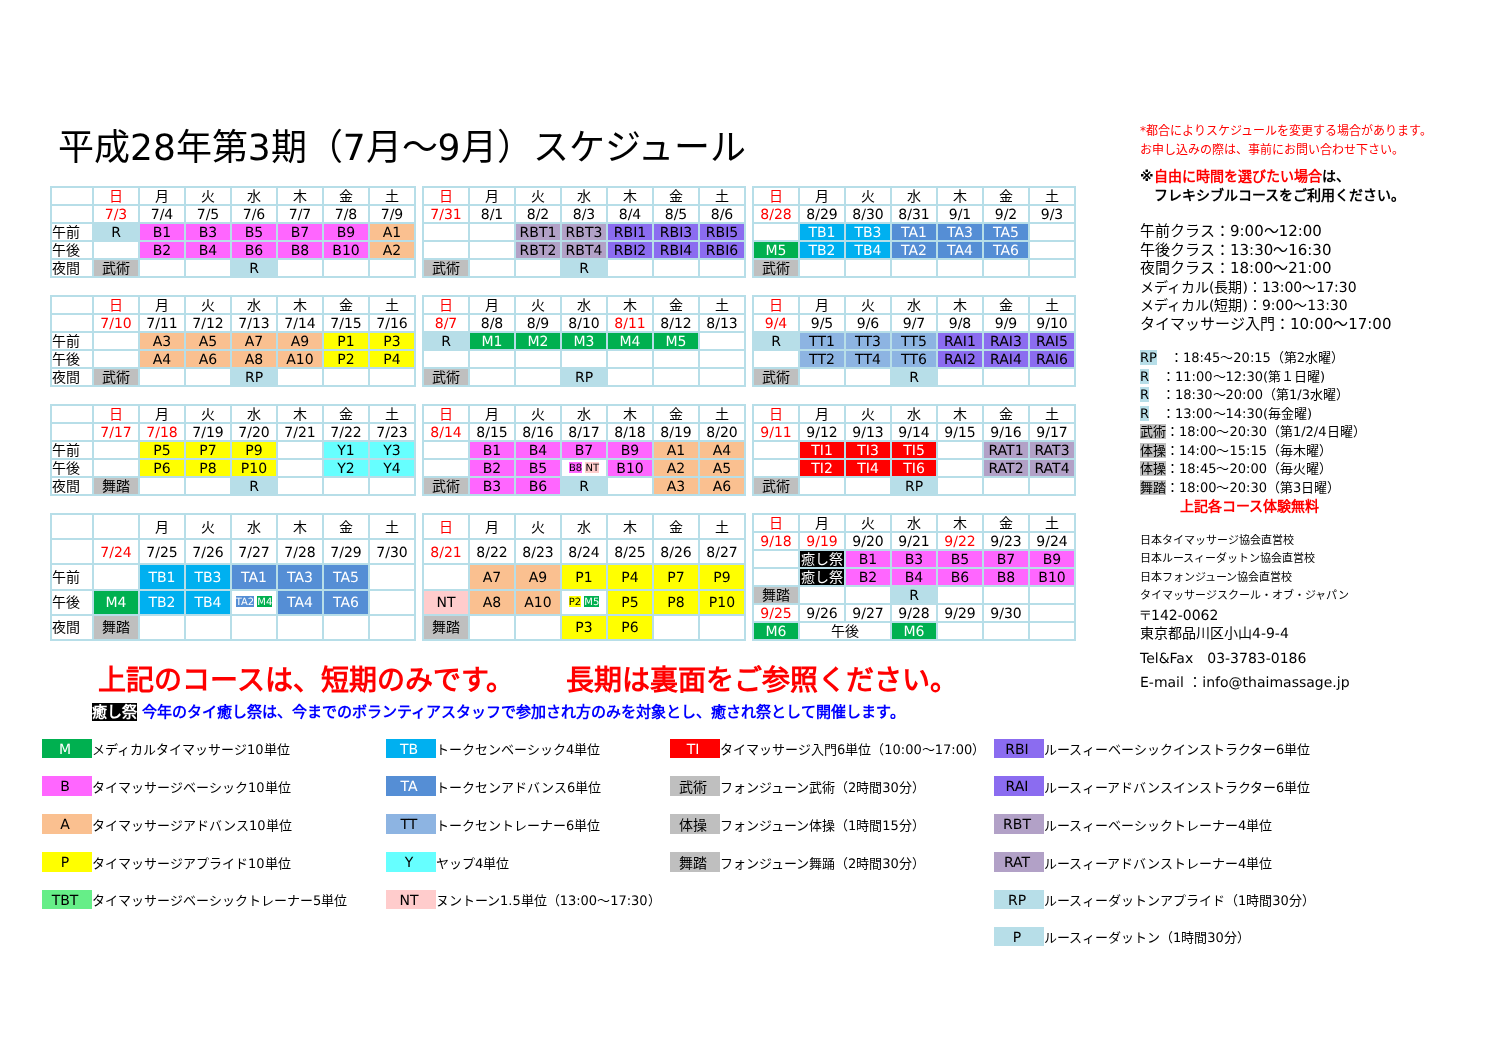平成28年第3期（7月～9月）スケジュール
| | 日 | 月 | 火 | 水 | 木 | 金 | 土 |
| | 7/3 | 7/4 | 7/5 | 7/6 | 7/7 | 7/8 | 7/9 |
| 午前 | R | B1 | B3 | B5 | B7 | B9 | A1 |
| 午後 | | B2 | B4 | B6 | B8 | B10 | A2 |
| 夜間 | 武術 | | | R | | | |
| 日 | 月 | 火 | 水 | 木 | 金 | 土 |
| 7/31 | 8/1 | 8/2 | 8/3 | 8/4 | 8/5 | 8/6 |
| | | RBT1 | RBT3 | RBI1 | RBI3 | RBI5 |
| | | RBT2 | RBT4 | RBI2 | RBI4 | RBI6 |
| 武術 | | | R | | | |
| 日 | 月 | 火 | 水 | 木 | 金 | 土 |
| 8/28 | 8/29 | 8/30 | 8/31 | 9/1 | 9/2 | 9/3 |
| | TB1 | TB3 | TA1 | TA3 | TA5 | |
| M5 | TB2 | TB4 | TA2 | TA4 | TA6 | |
| 武術 | | | | | | |
| | 日 | 月 | 火 | 水 | 木 | 金 | 土 |
| | 7/10 | 7/11 | 7/12 | 7/13 | 7/14 | 7/15 | 7/16 |
| 午前 | | A3 | A5 | A7 | A9 | P1 | P3 |
| 午後 | | A4 | A6 | A8 | A10 | P2 | P4 |
| 夜間 | 武術 | | | RP | | | |
| 日 | 月 | 火 | 水 | 木 | 金 | 土 |
| 8/7 | 8/8 | 8/9 | 8/10 | 8/11 | 8/12 | 8/13 |
| R | M1 | M2 | M3 | M4 | M5 | |
| 武術 | | | RP | | | |
| 日 | 月 | 火 | 水 | 木 | 金 | 土 |
| 9/4 | 9/5 | 9/6 | 9/7 | 9/8 | 9/9 | 9/10 |
| R | TT1 | TT3 | TT5 | RAI1 | RAI3 | RAI5 |
| | TT2 | TT4 | TT6 | RAI2 | RAI4 | RAI6 |
| 武術 | | | R | | | |
| | 日 | 月 | 火 | 水 | 木 | 金 | 土 |
| | 7/17 | 7/18 | 7/19 | 7/20 | 7/21 | 7/22 | 7/23 |
| 午前 | | P5 | P7 | P9 | | Y1 | Y3 |
| 午後 | | P6 | P8 | P10 | | Y2 | Y4 |
| 夜間 | 舞踏 | | | R | | | |
| 日 | 月 | 火 | 水 | 木 | 金 | 土 |
| 8/14 | 8/15 | 8/16 | 8/17 | 8/18 | 8/19 | 8/20 |
| | B1 | B4 | B7 | B9 | A1 | A4 |
| | B2 | B5 | B8 NT | B10 | A2 | A5 |
| 武術 | B3 | B6 | R | | A3 | A6 |
| 日 | 月 | 火 | 水 | 木 | 金 | 土 |
| 9/11 | 9/12 | 9/13 | 9/14 | 9/15 | 9/16 | 9/17 |
| | TI1 | TI3 | TI5 | | RAT1 | RAT3 |
| | TI2 | TI4 | TI6 | | RAT2 | RAT4 |
| 武術 | | | RP | | | |
| | | 月 | 火 | 水 | 木 | 金 | 土 |
| | 7/24 | 7/25 | 7/26 | 7/27 | 7/28 | 7/29 | 7/30 |
| 午前 | | TB1 | TB3 | TA1 | TA3 | TA5 | |
| 午後 | M4 | TB2 | TB4 | TA2 M4 | TA4 | TA6 | |
| 夜間 | 舞踏 | | | | | | |
| 日 | 月 | 火 | 水 | 木 | 金 | 土 |
| 8/21 | 8/22 | 8/23 | 8/24 | 8/25 | 8/26 | 8/27 |
| | A7 | A9 | P1 | P4 | P7 | P9 |
| NT | A8 | A10 | P2 M5 | P5 | P8 | P10 |
| 舞踏 | | | P3 | P6 | | |
| 日 | 月 | 火 | 水 | 木 | 金 | 土 |
| 9/18 | 9/19 | 9/20 | 9/21 | 9/22 | 9/23 | 9/24 |
| | 癒し祭 | B1 | B3 | B5 | B7 | B9 |
| | 癒し祭 | B2 | B4 | B6 | B8 | B10 |
| 舞踏 | | | R | | | |
| 9/25 | 9/26 | 9/27 | 9/28 | 9/29 | 9/30 | |
| M6 | 午後 | | M6 | | | |
上記のコースは、短期のみです。　　 長期は裏面をご参照ください。
癒し祭 今年のタイ癒し祭は、今までのボランティアスタッフで参加され方のみを対象とし、癒され祭として開催します。
*都合によりスケジュールを変更する場合があります。
お申し込みの際は、事前にお問い合わせ下さい。
※自由に時間を選びたい場合は、
　フレキシブルコースをご利用ください。
午前クラス：9:00～12:00
午後クラス：13:30～16:30
夜間クラス：18:00～21:00
メディカル(長期)：13:00～17:30
メディカル(短期)：9:00～13:30
タイマッサージ入門：10:00～17:00
RP　：18:45～20:15（第2水曜）
R　：11:00～12:30(第１日曜)
R　：18:30～20:00（第1/3水曜）
R　：13:00～14:30(毎金曜)
武術：18:00～20:30（第1/2/4日曜）
体操：14:00～15:15（毎木曜）
体操：18:45～20:00（毎火曜）
舞踏：18:00～20:30（第3日曜）
上記各コース体験無料
日本タイマッサージ協会直営校
日本ルースィーダットン協会直営校
日本フォンジューン協会直営校
タイマッサージスクール・オブ・ジャパン
〒142-0062
東京都品川区小山4-9-4
Tel&Fax　03-3783-0186
E-mail ：info@thaimassage.jp
| M | メディカルタイマッサージ10単位 | TB | トークセンベーシック4単位 | TI | タイマッサージ入門6単位（10:00～17:00） | RBI | ルースィーベーシックインストラクター6単位 |
| B | タイマッサージベーシック10単位 | TA | トークセンアドバンス6単位 | 武術 | フォンジューン武術（2時間30分） | RAI | ルースィーアドバンスインストラクター6単位 |
| A | タイマッサージアドバンス10単位 | TT | トークセントレーナー6単位 | 体操 | フォンジューン体操（1時間15分） | RBT | ルースィーベーシックトレーナー4単位 |
| P | タイマッサージアプライド10単位 | Y | ヤップ4単位 | 舞踏 | フォンジューン舞踊（2時間30分） | RAT | ルースィーアドバンストレーナー4単位 |
| TBT | タイマッサージベーシックトレーナー5単位 | NT | ヌントーン1.5単位（13:00～17:30） | | | RP | ルースィーダットンアプライド（1時間30分） |
| | | | | | | P | ルースィーダットン（1時間30分） |